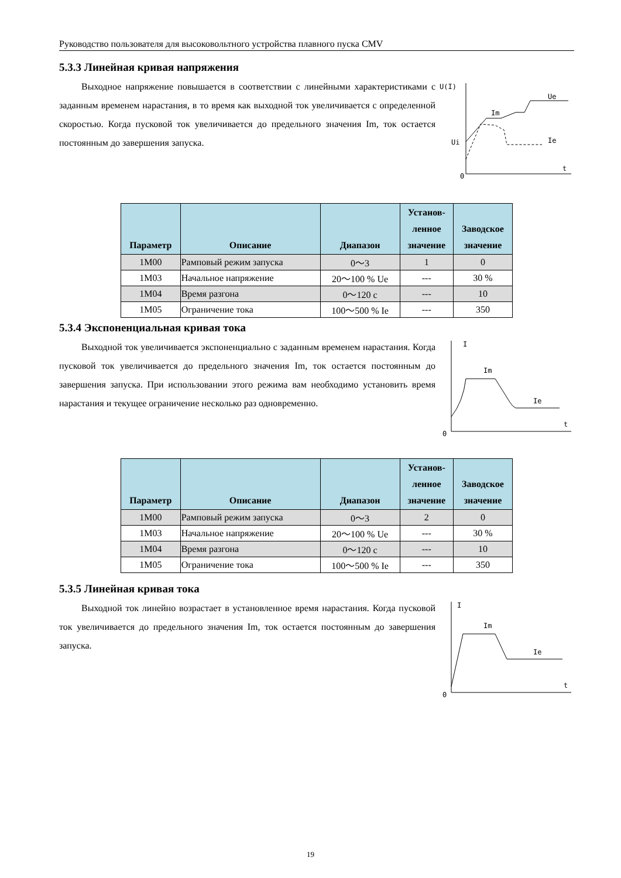Руководство пользователя для высоковольтного устройства плавного пуска CMV
5.3.3 Линейная кривая напряжения
Выходное напряжение повышается в соответствии с линейными характеристиками с заданным временем нарастания, в то время как выходной ток увеличивается с определенной скоростью. Когда пусковой ток увеличивается до предельного значения Im, ток остается постоянным до завершения запуска.
U(I)
Ue
Im
Ie
Ui
0
t
| Параметр | Описание | Диапазон | Установ- ленное значение | Заводское значение |
| --- | --- | --- | --- | --- |
| 1M00 | Рамповый режим запуска | 0～3 | 1 | 0 |
| 1M03 | Начальное напряжение | 20～100 % Ue | --- | 30 % |
| 1M04 | Время разгона | 0～120 с | --- | 10 |
| 1M05 | Ограничение тока | 100～500 % Ie | --- | 350 |
5.3.4 Экспоненциальная кривая тока
Выходной ток увеличивается экспоненциально с заданным временем нарастания. Когда пусковой ток увеличивается до предельного значения Im, ток остается постоянным до завершения запуска. При использовании этого режима вам необходимо установить время нарастания и текущее ограничение несколько раз одновременно.
I
Im
Ie
0
t
| Параметр | Описание | Диапазон | Установ- ленное значение | Заводское значение |
| --- | --- | --- | --- | --- |
| 1M00 | Рамповый режим запуска | 0～3 | 2 | 0 |
| 1M03 | Начальное напряжение | 20～100 % Ue | --- | 30 % |
| 1M04 | Время разгона | 0～120 с | --- | 10 |
| 1M05 | Ограничение тока | 100～500 % Ie | --- | 350 |
5.3.5 Линейная кривая тока
Выходной ток линейно возрастает в установленное время нарастания. Когда пусковой ток увеличивается до предельного значения Im, ток остается постоянным до завершения запуска.
I
Im
Ie
0
t
19